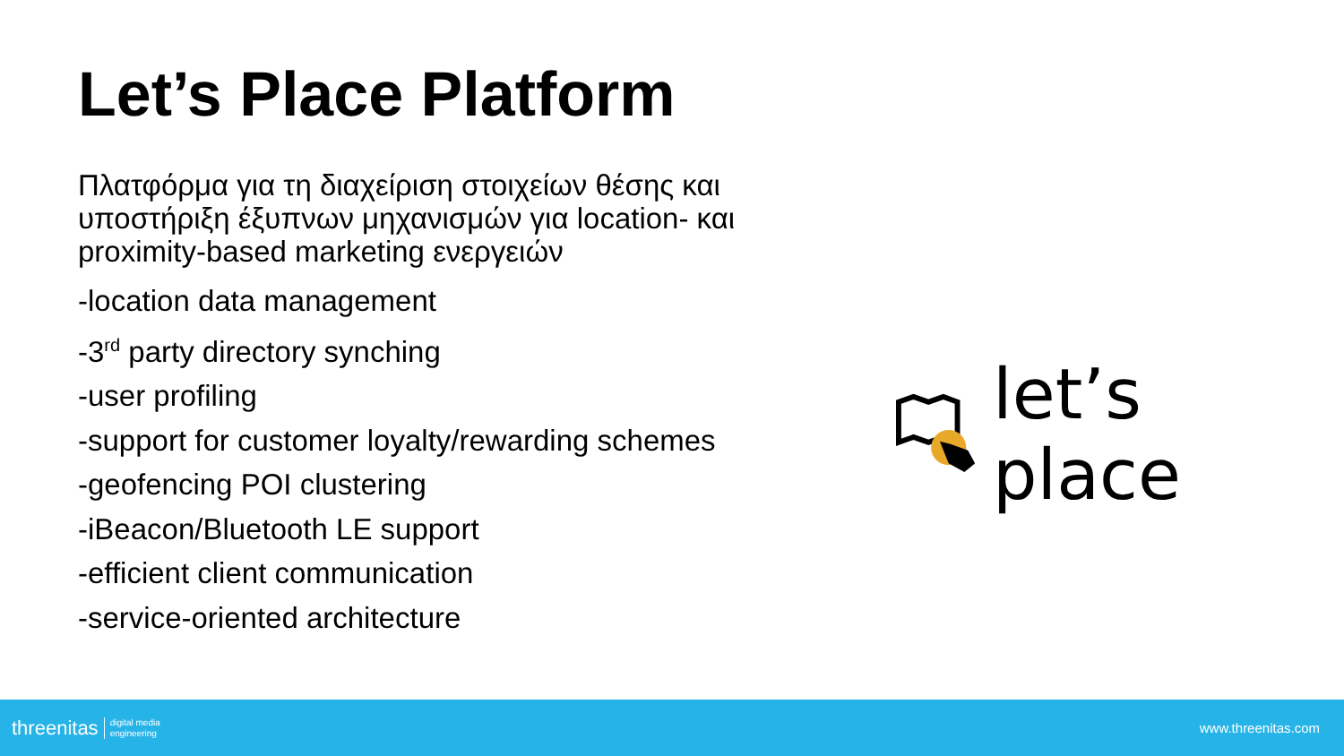Let’s Place Platform
Πλατφόρμα για τη διαχείριση στοιχείων θέσης και υποστήριξη έξυπνων μηχανισμών για location- και proximity-based marketing ενεργειών
-location data management
-3<sup>rd</sup> party directory synching
-user profiling
-support for customer loyalty/rewarding schemes
-geofencing POI clustering
-iBeacon/Bluetooth LE support
-efficient client communication
-service-oriented architecture
let’s place
threenitas digital media
engineering
www.threenitas.com